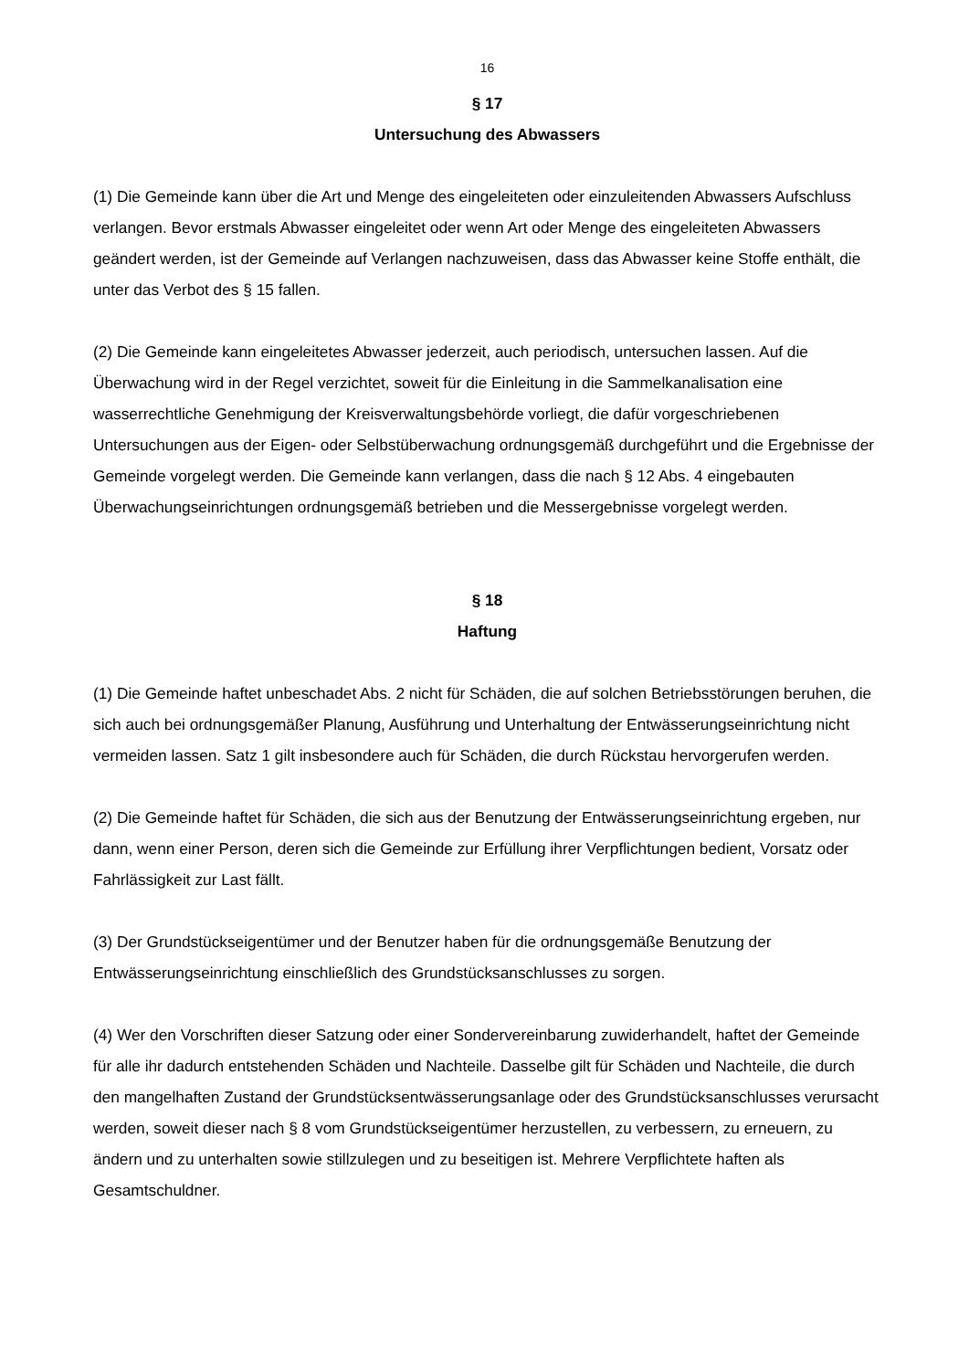16
§ 17
Untersuchung des Abwassers
(1) Die Gemeinde kann über die Art und Menge des eingeleiteten oder einzuleitenden Abwassers Aufschluss verlangen. Bevor erstmals Abwasser eingeleitet oder wenn Art oder Menge des eingeleiteten Abwassers geändert werden, ist der Gemeinde auf Verlangen nachzuweisen, dass das Abwasser keine Stoffe enthält, die unter das Verbot des § 15 fallen.
(2) Die Gemeinde kann eingeleitetes Abwasser jederzeit, auch periodisch, untersuchen lassen. Auf die Überwachung wird in der Regel verzichtet, soweit für die Einleitung in die Sammelkanalisation eine wasserrechtliche Genehmigung der Kreisverwaltungsbehörde vorliegt, die dafür vorgeschriebenen Untersuchungen aus der Eigen- oder Selbstüberwachung ordnungsgemäß durchgeführt und die Ergebnisse der Gemeinde vorgelegt werden. Die Gemeinde kann verlangen, dass die nach § 12 Abs. 4 eingebauten Überwachungseinrichtungen ordnungsgemäß betrieben und die Messergebnisse vorgelegt werden.
§ 18
Haftung
(1) Die Gemeinde haftet unbeschadet Abs. 2 nicht für Schäden, die auf solchen Betriebsstörungen beruhen, die sich auch bei ordnungsgemäßer Planung, Ausführung und Unterhaltung der Entwässerungseinrichtung nicht vermeiden lassen. Satz 1 gilt insbesondere auch für Schäden, die durch Rückstau hervorgerufen werden.
(2) Die Gemeinde haftet für Schäden, die sich aus der Benutzung der Entwässerungseinrichtung ergeben, nur dann, wenn einer Person, deren sich die Gemeinde zur Erfüllung ihrer Verpflichtungen bedient, Vorsatz oder Fahrlässigkeit zur Last fällt.
(3) Der Grundstückseigentümer und der Benutzer haben für die ordnungsgemäße Benutzung der Entwässerungseinrichtung einschließlich des Grundstücksanschlusses zu sorgen.
(4) Wer den Vorschriften dieser Satzung oder einer Sondervereinbarung zuwiderhandelt, haftet der Gemeinde für alle ihr dadurch entstehenden Schäden und Nachteile. Dasselbe gilt für Schäden und Nachteile, die durch den mangelhaften Zustand der Grundstücksentwässerungsanlage oder des Grundstücksanschlusses verursacht werden, soweit dieser nach § 8 vom Grundstückseigentümer herzustellen, zu verbessern, zu erneuern, zu ändern und zu unterhalten sowie stillzulegen und zu beseitigen ist. Mehrere Verpflichtete haften als Gesamtschuldner.